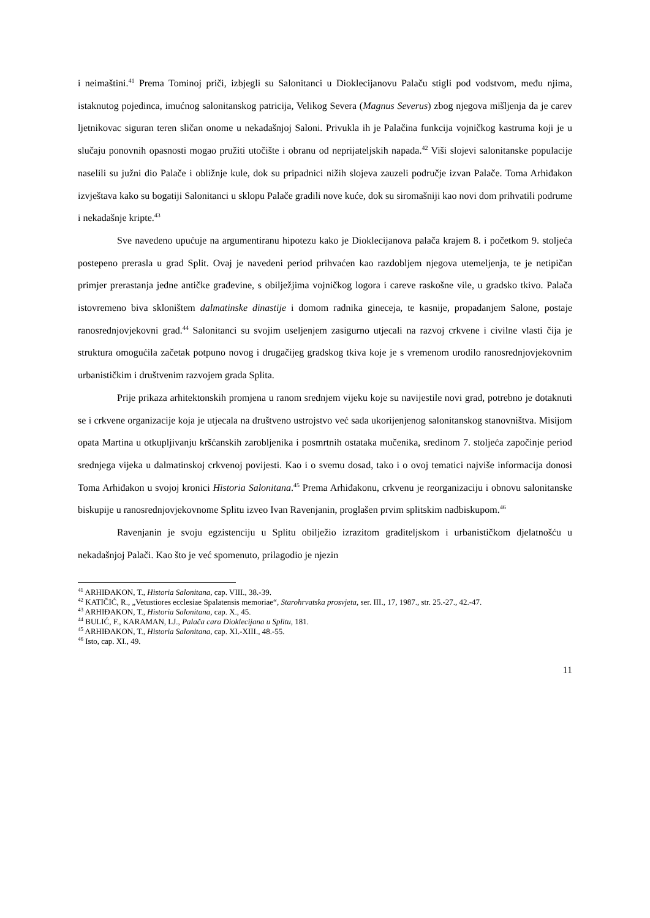i neimaštini.<sup>41</sup> Prema Tominoj priči, izbjegli su Salonitanci u Dioklecijanovu Palaču stigli pod vodstvom, među njima, istaknutog pojedinca, imućnog salonitanskog patricija, Velikog Severa (Magnus Severus) zbog njegova mišljenja da je carev ljetnikovac siguran teren sličan onome u nekadašnjoj Saloni. Privukla ih je Palačina funkcija vojničkog kastruma koji je u slučaju ponovnih opasnosti mogao pružiti utočište i obranu od neprijateljskih napada.<sup>42</sup> Viši slojevi salonitanske populacije naselili su južni dio Palače i obližnje kule, dok su pripadnici nižih slojeva zauzeli područje izvan Palače. Toma Arhiđakon izvještava kako su bogatiji Salonitanci u sklopu Palače gradili nove kuće, dok su siromašniji kao novi dom prihvatili podrume i nekadašnje kripte.<sup>43</sup>
Sve navedeno upućuje na argumentiranu hipotezu kako je Dioklecijanova palača krajem 8. i početkom 9. stoljeća postepeno prerasla u grad Split. Ovaj je navedeni period prihvaćen kao razdobljem njegova utemeljenja, te je netipičan primjer prerastanja jedne antičke građevine, s obilježjima vojničkog logora i careve raskošne vile, u gradsko tkivo. Palača istovremeno biva skloništem dalmatinske dinastije i domom radnika gineceja, te kasnije, propadanjem Salone, postaje ranosrednjovjekovni grad.<sup>44</sup> Salonitanci su svojim useljenjem zasigurno utjecali na razvoj crkvene i civilne vlasti čija je struktura omogućila začetak potpuno novog i drugačijeg gradskog tkiva koje je s vremenom urodilo ranosrednjovjekovnim urbanističkim i društvenim razvojem grada Splita.
Prije prikaza arhitektonskih promjena u ranom srednjem vijeku koje su navijestile novi grad, potrebno je dotaknuti se i crkvene organizacije koja je utjecala na društveno ustrojstvo već sada ukorijenjenog salonitanskog stanovništva. Misijom opata Martina u otkupljivanju kršćanskih zarobljenika i posmrtnih ostataka mučenika, sredinom 7. stoljeća započinje period srednjega vijeka u dalmatinskoj crkvenoj povijesti. Kao i o svemu dosad, tako i o ovoj tematici najviše informacija donosi Toma Arhiđakon u svojoj kronici Historia Salonitana.<sup>45</sup> Prema Arhiđakonu, crkvenu je reorganizaciju i obnovu salonitanske biskupije u ranosrednjovjekovnome Splitu izveo Ivan Ravenjanin, proglašen prvim splitskim nadbiskupom.<sup>46</sup>
Ravenjanin je svoju egzistenciju u Splitu obilježio izrazitom graditeljskom i urbanističkom djelatnošću u nekadašnjoj Palači. Kao što je već spomenuto, prilagodio je njezin
<sup>41</sup> ARHIĐAKON, T., Historia Salonitana, cap. VIII., 38.-39.
<sup>42</sup> KATIČIĆ, R., „Vetustiores ecclesiae Spalatensis memoriae“, Starohrvatska prosvjeta, ser. III., 17, 1987., str. 25.-27., 42.-47.
<sup>43</sup> ARHIĐAKON, T., Historia Salonitana, cap. X., 45.
<sup>44</sup> BULIĆ, F., KARAMAN, LJ., Palača cara Dioklecijana u Splitu, 181.
<sup>45</sup> ARHIĐAKON, T., Historia Salonitana, cap. XI.-XIII., 48.-55.
<sup>46</sup> Isto, cap. XI., 49.
11